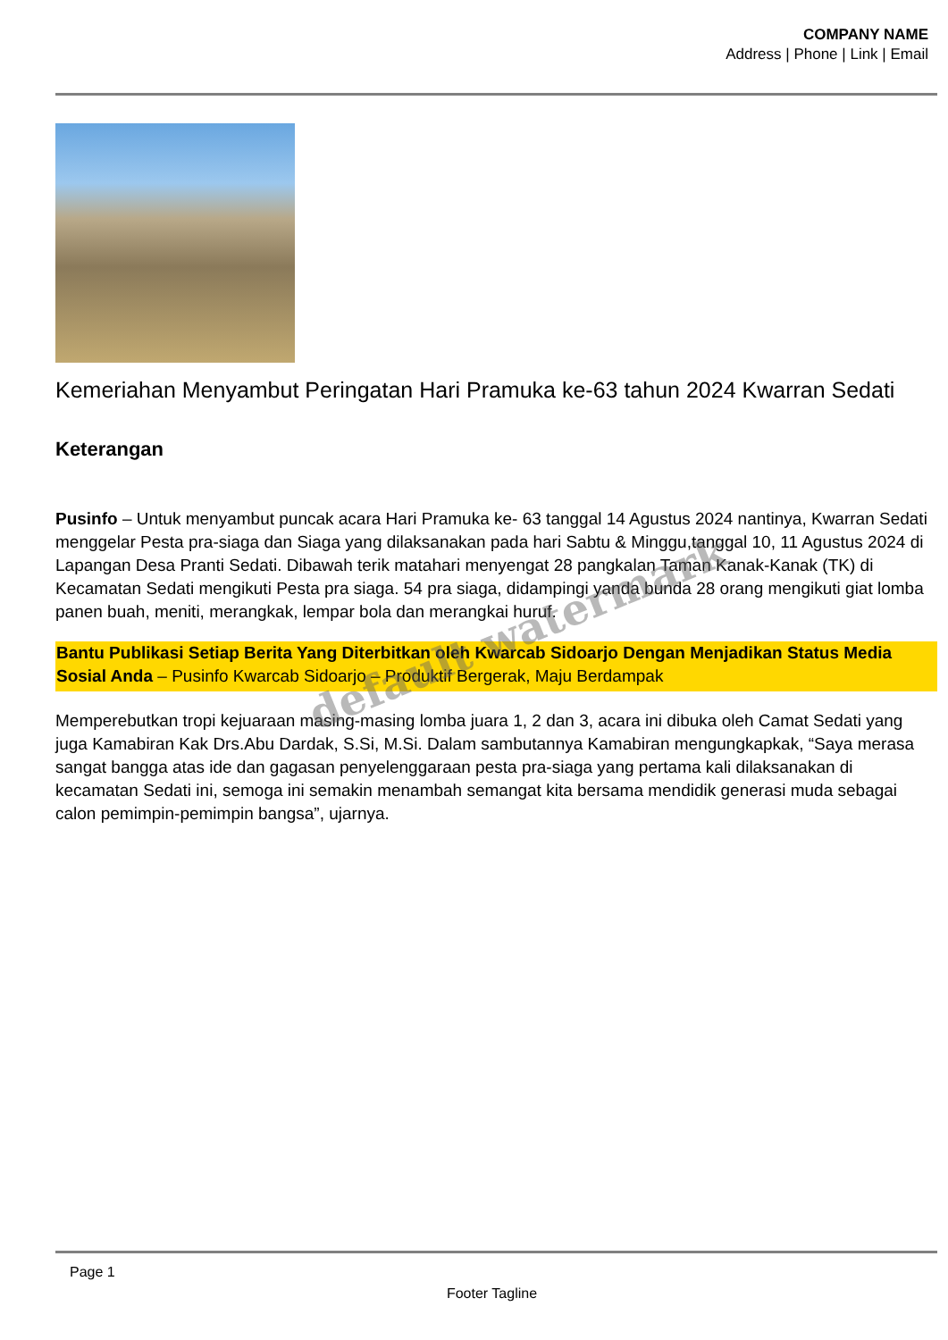COMPANY NAME
Address | Phone | Link | Email
Kemeriahan Menyambut Peringatan Hari Pramuka ke-63 tahun 2024 Kwarran Sedati
Keterangan
Pusinfo – Untuk menyambut puncak acara Hari Pramuka ke- 63 tanggal 14 Agustus 2024 nantinya, Kwarran Sedati menggelar Pesta pra-siaga dan Siaga yang dilaksanakan pada hari Sabtu & Minggu,tanggal 10, 11 Agustus 2024 di Lapangan Desa Pranti Sedati. Dibawah terik matahari menyengat 28 pangkalan Taman Kanak-Kanak (TK) di Kecamatan Sedati mengikuti Pesta pra siaga. 54 pra siaga, didampingi yanda bunda 28 orang mengikuti giat lomba panen buah, meniti, merangkak, lempar bola dan merangkai huruf.
Bantu Publikasi Setiap Berita Yang Diterbitkan oleh Kwarcab Sidoarjo Dengan Menjadikan Status Media Sosial Anda – Pusinfo Kwarcab Sidoarjo – Produktif Bergerak, Maju Berdampak
Memperebutkan tropi kejuaraan masing-masing lomba juara 1, 2 dan 3, acara ini dibuka oleh Camat Sedati yang juga Kamabiran Kak Drs.Abu Dardak, S.Si, M.Si. Dalam sambutannya Kamabiran mengungkapkak, “Saya merasa sangat bangga atas ide dan gagasan penyelenggaraan pesta pra-siaga yang pertama kali dilaksanakan di kecamatan Sedati ini, semoga ini semakin menambah semangat kita bersama mendidik generasi muda sebagai calon pemimpin-pemimpin bangsa”, ujarnya.
default watermark
Page 1
Footer Tagline